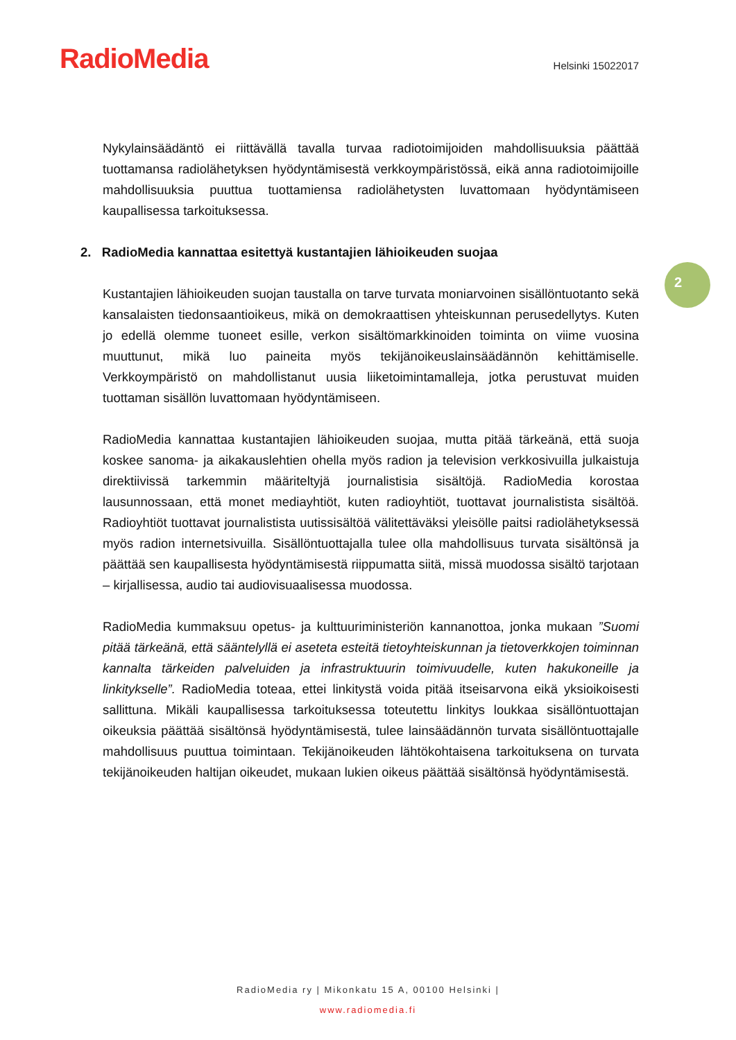RadioMedia
Helsinki 15022017
Nykylainsäädäntö ei riittävällä tavalla turvaa radiotoimijoiden mahdollisuuksia päättää tuottamansa radiolähetyksen hyödyntämisestä verkkoympäristössä, eikä anna radiotoimijoille mahdollisuuksia puuttua tuottamiensa radiolähetysten luvattomaan hyödyntämiseen kaupallisessa tarkoituksessa.
2. RadioMedia kannattaa esitettyä kustantajien lähioikeuden suojaa
Kustantajien lähioikeuden suojan taustalla on tarve turvata moniarvoinen sisällöntuotanto sekä kansalaisten tiedonsaantioikeus, mikä on demokraattisen yhteiskunnan perusedellytys. Kuten jo edellä olemme tuoneet esille, verkon sisältömarkkinoiden toiminta on viime vuosina muuttunut, mikä luo paineita myös tekijänoikeuslainsäädännön kehittämiselle. Verkkoympäristö on mahdollistanut uusia liiketoimintamalleja, jotka perustuvat muiden tuottaman sisällön luvattomaan hyödyntämiseen.
RadioMedia kannattaa kustantajien lähioikeuden suojaa, mutta pitää tärkeänä, että suoja koskee sanoma- ja aikakauslehtien ohella myös radion ja television verkkosivuilla julkaistuja direktiivissä tarkemmin määriteltyjä journalistisia sisältöjä. RadioMedia korostaa lausunnossaan, että monet mediayhtiöt, kuten radioyhtiöt, tuottavat journalistista sisältöä. Radioyhtiöt tuottavat journalistista uutissisältöä välitettäväksi yleisölle paitsi radiolähetyksessä myös radion internetsivuilla. Sisällöntuottajalla tulee olla mahdollisuus turvata sisältönsä ja päättää sen kaupallisesta hyödyntämisestä riippumatta siitä, missä muodossa sisältö tarjotaan – kirjallisessa, audio tai audiovisuaalisessa muodossa.
RadioMedia kummaksuu opetus- ja kulttuuriministeriön kannanottoa, jonka mukaan ”Suomi pitää tärkeänä, että sääntelyllä ei aseteta esteitä tietoyhteiskunnan ja tietoverkkojen toiminnan kannalta tärkeiden palveluiden ja infrastruktuurin toimivuudelle, kuten hakukoneille ja linkitykselle”. RadioMedia toteaa, ettei linkitystä voida pitää itseisarvona eikä yksioikoisesti sallittuna. Mikäli kaupallisessa tarkoituksessa toteutettu linkitys loukkaa sisällöntuottajan oikeuksia päättää sisältönsä hyödyntämisestä, tulee lainsäädännön turvata sisällöntuottajalle mahdollisuus puuttua toimintaan. Tekijänoikeuden lähtökohtaisena tarkoituksena on turvata tekijänoikeuden haltijan oikeudet, mukaan lukien oikeus päättää sisältönsä hyödyntämisestä.
2
RadioMedia ry | Mikonkatu 15 A, 00100 Helsinki |
www.radiomedia.fi